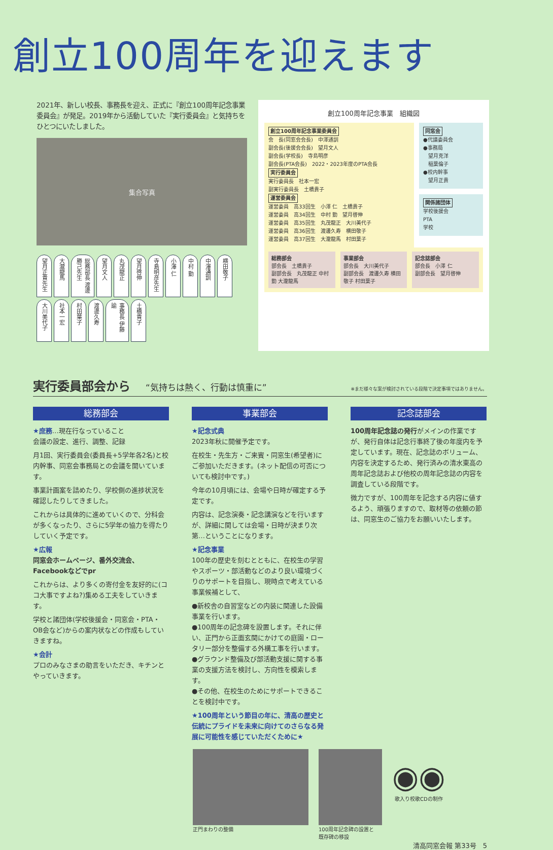創立100周年を迎えます
2021年、新しい校長、事務長を迎え、正式に『創立100周年記念事業委員会』が発足。2019年から活動していた『実行委員会』と気持ちをひとつにいたしました。
集合写真
望月正貴先生 大瀧龍馬 総務部長 渡邊勝己先生 望月文人 丸茂龍正 望月啓伸 寺島明彦先生 小澤 仁 中村 勤 中澤通訓 横田敬子 大川美代子 社本一宏 村田葉子 渡邊久寿 事務長 伊藤 諭 土橋貴子
創立100周年記念事業　組織図
創立100周年記念事業委員会
会　長(同窓会会長)　中澤通訓
副会長(後援会会長)　望月文人
副会長(学校長)　寺島明彦
副会長(PTA会長)　2022・2023年度のPTA会長
実行委員会
実行委員長　社本一宏
副実行委員長　土橋貴子
運営委員会
運営委員　高33回生　小澤 仁　土橋貴子
運営委員　高34回生　中村 勤　望月啓伸
運営委員　高35回生　丸茂龍正　大川美代子
運営委員　高36回生　渡邊久寿　横田敬子
運営委員　高37回生　大瀧龍馬　村田葉子
同窓会
●代議委員会
●事務局
　望月克洋
　稲葉倫子
●校内幹事
　望月正貴
関係諸団体
学校後援会
PTA
学校
総務部会
部会長　土橋貴子
副部会長　丸茂龍正 中村 勤 大瀧龍馬
事業部会
部会長　大川美代子
副部会長　渡邊久寿 横田敬子 村田葉子
記念誌部会
部会長　小澤 仁
副部会長　望月啓伸
実行委員部会から “気持ちは熱く、行動は慎重に” ※まだ様々な案が検討されている段階で決定事項ではありません。
総務部会
★庶務…現在行なっていること
会議の設定、進行、調整、記録
月1回、実行委員会(委員長+5学年各2名)と校内幹事、同窓会事務局との会議を開いています。
事業計画案を詰めたり、学校側の進捗状況を確認したりしてきました。
これからは具体的に進めていくので、分科会が多くなったり、さらに5学年の協力を得たりしていく予定です。
★広報
同窓会ホームページ、番外交流会、Facebookなどでpr
これからは、より多くの寄付金を友好的に(ココ大事ですよね?)集める工夫をしていきます。
学校と諸団体(学校後援会・同窓会・PTA・OB会など)からの案内状などの作成もしていきますね。
★会計
プロのみなさまの助言をいただき、キチンとやっていきます。
事業部会
★記念式典
2023年秋に開催予定です。
在校生・先生方・ご来賓・同窓生(希望者)にご参加いただきます。(ネット配信の可否についても検討中です。)
今年の10月頃には、会場や日時が確定する予定です。
内容は、記念演奏・記念講演などを行いますが、詳細に関しては会場・日時が決まり次第…ということになります。
★記念事業
100年の歴史を刻むとともに、在校生の学習やスポーツ・部活動などのより良い環境づくりのサポートを目指し、現時点で考えている事業候補として、
●新校舎の自習室などの内装に関連した設備事業を行います。
●100周年の記念碑を設置します。それに伴い、正門から正面玄関にかけての庭園・ロータリー部分を整備する外構工事を行います。
●グラウンド整備及び部活動支援に関する事業の支援方法を検討し、方向性を模索します。
●その他、在校生のためにサポートできることを検討中です。
★100周年という節目の年に、清高の歴史と伝統にプライドを未来に向けてのさらなる発展に可能性を感じていただくために★
記念誌部会
100周年記念誌の発行がメインの作業ですが、発行自体は記念行事終了後の年度内を予定しています。現在、記念誌のボリューム、内容を決定するため、発行済みの清水東高の周年記念誌および他校の周年記念誌の内容を調査している段階です。
微力ですが、100周年を記念する内容に値するよう、頑張りますので、取材等の依頼の節は、同窓生のご協力をお願いいたします。
正門まわりの整備 100周年記念碑の設置と
既存碑の移設
◉◉
歌入り校歌CDの制作
清高同窓会報 第33号　5